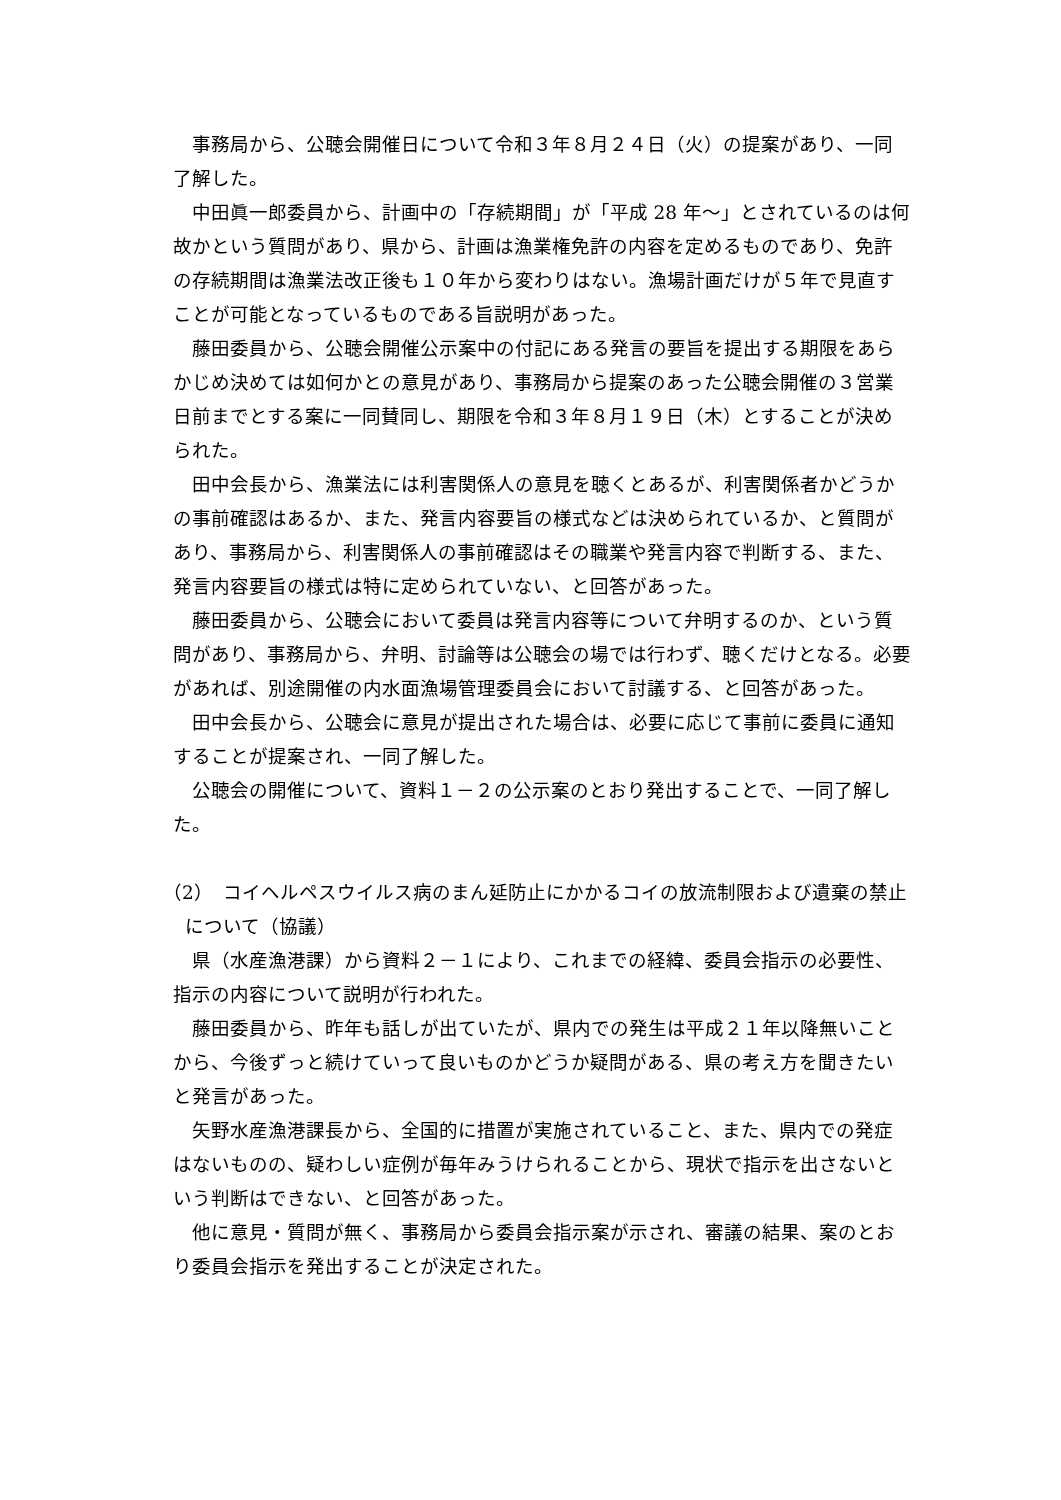事務局から、公聴会開催日について令和３年８月２４日（火）の提案があり、一同了解した。
中田眞一郎委員から、計画中の「存続期間」が「平成 28 年～」とされているのは何故かという質問があり、県から、計画は漁業権免許の内容を定めるものであり、免許の存続期間は漁業法改正後も１０年から変わりはない。漁場計画だけが５年で見直すことが可能となっているものである旨説明があった。
藤田委員から、公聴会開催公示案中の付記にある発言の要旨を提出する期限をあらかじめ決めては如何かとの意見があり、事務局から提案のあった公聴会開催の３営業日前までとする案に一同賛同し、期限を令和３年８月１９日（木）とすることが決められた。
田中会長から、漁業法には利害関係人の意見を聴くとあるが、利害関係者かどうかの事前確認はあるか、また、発言内容要旨の様式などは決められているか、と質問があり、事務局から、利害関係人の事前確認はその職業や発言内容で判断する、また、発言内容要旨の様式は特に定められていない、と回答があった。
藤田委員から、公聴会において委員は発言内容等について弁明するのか、という質問があり、事務局から、弁明、討論等は公聴会の場では行わず、聴くだけとなる。必要があれば、別途開催の内水面漁場管理委員会において討議する、と回答があった。
田中会長から、公聴会に意見が提出された場合は、必要に応じて事前に委員に通知することが提案され、一同了解した。
公聴会の開催について、資料１－２の公示案のとおり発出することで、一同了解した。
（2）　コイヘルペスウイルス病のまん延防止にかかるコイの放流制限および遺棄の禁止について（協議）
県（水産漁港課）から資料２－１により、これまでの経緯、委員会指示の必要性、指示の内容について説明が行われた。
藤田委員から、昨年も話しが出ていたが、県内での発生は平成２１年以降無いことから、今後ずっと続けていって良いものかどうか疑問がある、県の考え方を聞きたいと発言があった。
矢野水産漁港課長から、全国的に措置が実施されていること、また、県内での発症はないものの、疑わしい症例が毎年みうけられることから、現状で指示を出さないという判断はできない、と回答があった。
他に意見・質問が無く、事務局から委員会指示案が示され、審議の結果、案のとおり委員会指示を発出することが決定された。